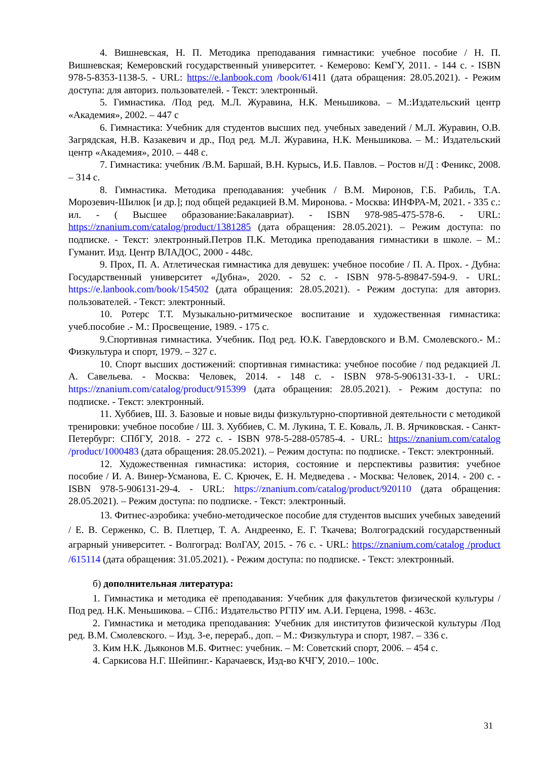4. Вишневская, Н. П. Методика преподавания гимнастики: учебное пособие / Н. П. Вишневская; Кемеровский государственный университет. - Кемерово: КемГУ, 2011. - 144 с. - ISBN 978-5-8353-1138-5. - URL: https://e.lanbook.com /book/61411 (дата обращения: 28.05.2021). - Режим доступа: для авториз. пользователей. - Текст: электронный.
5. Гимнастика. /Под ред. М.Л. Журавина, Н.К. Меньшикова. – М.:Издательский центр «Академия», 2002. – 447 с
6. Гимнастика: Учебник для студентов высших пед. учебных заведений / М.Л. Журавин, О.В. Загрядская, Н.В. Казакевич и др., Под ред. М.Л. Журавина, Н.К. Меньшикова. – М.: Издательский центр «Академия», 2010. – 448 с.
7. Гимнастика: учебник /В.М. Баршай, В.Н. Курысь, И.Б. Павлов. – Ростов н/Д : Феникс, 2008. – 314 с.
8. Гимнастика. Методика преподавания: учебник / В.М. Миронов, Г.Б. Рабиль, Т.А. Морозевич-Шилюк [и др.]; под общей редакцией В.М. Миронова. - Москва: ИНФРА-М, 2021. - 335 с.: ил. - ( Высшее образование:Бакалавриат). - ISBN 978-985-475-578-6. - URL: https://znanium.com/catalog/product/1381285 (дата обращения: 28.05.2021). – Режим доступа: по подписке. - Текст: электронный.Петров П.К. Методика преподавания гимнастики в школе. – М.: Гуманит. Изд. Центр ВЛАДОС, 2000 - 448с.
9. Прох, П. А. Атлетическая гимнастика для девушек: учебное пособие / П. А. Прох. - Дубна: Государственный университет «Дубна», 2020. - 52 с. - ISBN 978-5-89847-594-9. - URL: https://e.lanbook.com/book/154502 (дата обращения: 28.05.2021). - Режим доступа: для авториз. пользователей. - Текст: электронный.
10. Ротерс Т.Т. Музыкально-ритмическое воспитание и художественная гимнастика: учеб.пособие .- М.: Просвещение, 1989. - 175 с.
9.Спортивная гимнастика. Учебник. Под ред. Ю.К. Гавердовского и В.М. Смолевского.- М.: Физкультура и спорт, 1979. – 327 с.
10. Спорт высших достижений: спортивная гимнастика: учебное пособие / под редакцией Л. А. Савельева. - Москва: Человек, 2014. - 148 с. - ISBN 978-5-906131-33-1. - URL: https://znanium.com/catalog/product/915399 (дата обращения: 28.05.2021). - Режим доступа: по подписке. - Текст: электронный.
11. Хуббиев, Ш. З. Базовые и новые виды физкультурно-спортивной деятельности с методикой тренировки: учебное пособие / Ш. З. Хуббиев, С. М. Лукина, Т. Е. Коваль, Л. В. Ярчиковская. - Санкт-Петербург: СПбГУ, 2018. - 272 с. - ISBN 978-5-288-05785-4. - URL: https://znanium.com/catalog /product/1000483 (дата обращения: 28.05.2021). – Режим доступа: по подписке. - Текст: электронный.
12. Художественная гимнастика: история, состояние и перспективы развития: учебное пособие / И. А. Винер-Усманова, Е. С. Крючек, Е. Н. Медведева . - Москва: Человек, 2014. - 200 с. - ISBN 978-5-906131-29-4. - URL: https://znanium.com/catalog/product/920110 (дата обращения: 28.05.2021). – Режим доступа: по подписке. - Текст: электронный.
13. Фитнес-аэробика: учебно-методическое пособие для студентов высших учебных заведений / Е. В. Серженко, С. В. Плетцер, Т. А. Андреенко, Е. Г. Ткачева; Волгоградский государственный аграрный университет. - Волгоград: ВолГАУ, 2015. - 76 с. - URL: https://znanium.com/catalog /product /615114 (дата обращения: 31.05.2021). - Режим доступа: по подписке. - Текст: электронный.
б) дополнительная литература:
1. Гимнастика и методика её преподавания: Учебник для факультетов физической культуры /Под ред. Н.К. Меньшикова. – СПб.: Издательство РГПУ им. А.И. Герцена, 1998. - 463с.
2. Гимнастика и методика преподавания: Учебник для институтов физической культуры /Под ред. В.М. Смолевского. – Изд. 3-е, перераб., доп. – М.: Физкультура и спорт, 1987. – 336 с.
3. Ким Н.К. Дьяконов М.Б. Фитнес: учебник. – М: Советский спорт, 2006. – 454 с.
4. Саркисова Н.Г. Шейпинг.- Карачаевск, Изд-во КЧГУ, 2010.– 100с.
31